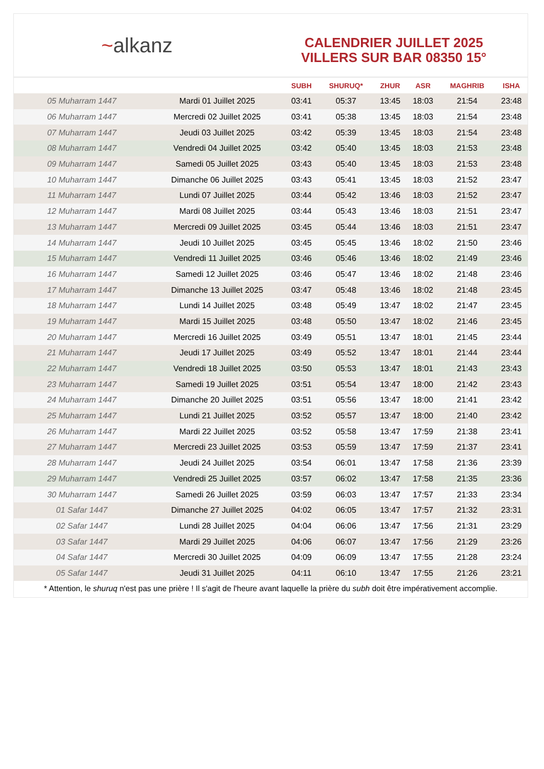~alkanz
CALENDRIER JUILLET 2025
VILLERS SUR BAR 08350 15°
| | | SUBH | SHURUQ* | ZHUR | ASR | MAGHRIB | ISHA |
| --- | --- | --- | --- | --- | --- | --- | --- |
| 05 Muharram 1447 | Mardi 01 Juillet 2025 | 03:41 | 05:37 | 13:45 | 18:03 | 21:54 | 23:48 |
| 06 Muharram 1447 | Mercredi 02 Juillet 2025 | 03:41 | 05:38 | 13:45 | 18:03 | 21:54 | 23:48 |
| 07 Muharram 1447 | Jeudi 03 Juillet 2025 | 03:42 | 05:39 | 13:45 | 18:03 | 21:54 | 23:48 |
| 08 Muharram 1447 | Vendredi 04 Juillet 2025 | 03:42 | 05:40 | 13:45 | 18:03 | 21:53 | 23:48 |
| 09 Muharram 1447 | Samedi 05 Juillet 2025 | 03:43 | 05:40 | 13:45 | 18:03 | 21:53 | 23:48 |
| 10 Muharram 1447 | Dimanche 06 Juillet 2025 | 03:43 | 05:41 | 13:45 | 18:03 | 21:52 | 23:47 |
| 11 Muharram 1447 | Lundi 07 Juillet 2025 | 03:44 | 05:42 | 13:46 | 18:03 | 21:52 | 23:47 |
| 12 Muharram 1447 | Mardi 08 Juillet 2025 | 03:44 | 05:43 | 13:46 | 18:03 | 21:51 | 23:47 |
| 13 Muharram 1447 | Mercredi 09 Juillet 2025 | 03:45 | 05:44 | 13:46 | 18:03 | 21:51 | 23:47 |
| 14 Muharram 1447 | Jeudi 10 Juillet 2025 | 03:45 | 05:45 | 13:46 | 18:02 | 21:50 | 23:46 |
| 15 Muharram 1447 | Vendredi 11 Juillet 2025 | 03:46 | 05:46 | 13:46 | 18:02 | 21:49 | 23:46 |
| 16 Muharram 1447 | Samedi 12 Juillet 2025 | 03:46 | 05:47 | 13:46 | 18:02 | 21:48 | 23:46 |
| 17 Muharram 1447 | Dimanche 13 Juillet 2025 | 03:47 | 05:48 | 13:46 | 18:02 | 21:48 | 23:45 |
| 18 Muharram 1447 | Lundi 14 Juillet 2025 | 03:48 | 05:49 | 13:47 | 18:02 | 21:47 | 23:45 |
| 19 Muharram 1447 | Mardi 15 Juillet 2025 | 03:48 | 05:50 | 13:47 | 18:02 | 21:46 | 23:45 |
| 20 Muharram 1447 | Mercredi 16 Juillet 2025 | 03:49 | 05:51 | 13:47 | 18:01 | 21:45 | 23:44 |
| 21 Muharram 1447 | Jeudi 17 Juillet 2025 | 03:49 | 05:52 | 13:47 | 18:01 | 21:44 | 23:44 |
| 22 Muharram 1447 | Vendredi 18 Juillet 2025 | 03:50 | 05:53 | 13:47 | 18:01 | 21:43 | 23:43 |
| 23 Muharram 1447 | Samedi 19 Juillet 2025 | 03:51 | 05:54 | 13:47 | 18:00 | 21:42 | 23:43 |
| 24 Muharram 1447 | Dimanche 20 Juillet 2025 | 03:51 | 05:56 | 13:47 | 18:00 | 21:41 | 23:42 |
| 25 Muharram 1447 | Lundi 21 Juillet 2025 | 03:52 | 05:57 | 13:47 | 18:00 | 21:40 | 23:42 |
| 26 Muharram 1447 | Mardi 22 Juillet 2025 | 03:52 | 05:58 | 13:47 | 17:59 | 21:38 | 23:41 |
| 27 Muharram 1447 | Mercredi 23 Juillet 2025 | 03:53 | 05:59 | 13:47 | 17:59 | 21:37 | 23:41 |
| 28 Muharram 1447 | Jeudi 24 Juillet 2025 | 03:54 | 06:01 | 13:47 | 17:58 | 21:36 | 23:39 |
| 29 Muharram 1447 | Vendredi 25 Juillet 2025 | 03:57 | 06:02 | 13:47 | 17:58 | 21:35 | 23:36 |
| 30 Muharram 1447 | Samedi 26 Juillet 2025 | 03:59 | 06:03 | 13:47 | 17:57 | 21:33 | 23:34 |
| 01 Safar 1447 | Dimanche 27 Juillet 2025 | 04:02 | 06:05 | 13:47 | 17:57 | 21:32 | 23:31 |
| 02 Safar 1447 | Lundi 28 Juillet 2025 | 04:04 | 06:06 | 13:47 | 17:56 | 21:31 | 23:29 |
| 03 Safar 1447 | Mardi 29 Juillet 2025 | 04:06 | 06:07 | 13:47 | 17:56 | 21:29 | 23:26 |
| 04 Safar 1447 | Mercredi 30 Juillet 2025 | 04:09 | 06:09 | 13:47 | 17:55 | 21:28 | 23:24 |
| 05 Safar 1447 | Jeudi 31 Juillet 2025 | 04:11 | 06:10 | 13:47 | 17:55 | 21:26 | 23:21 |
* Attention, le shuruq n'est pas une prière ! Il s'agit de l'heure avant laquelle la prière du subh doit être impérativement accomplie.